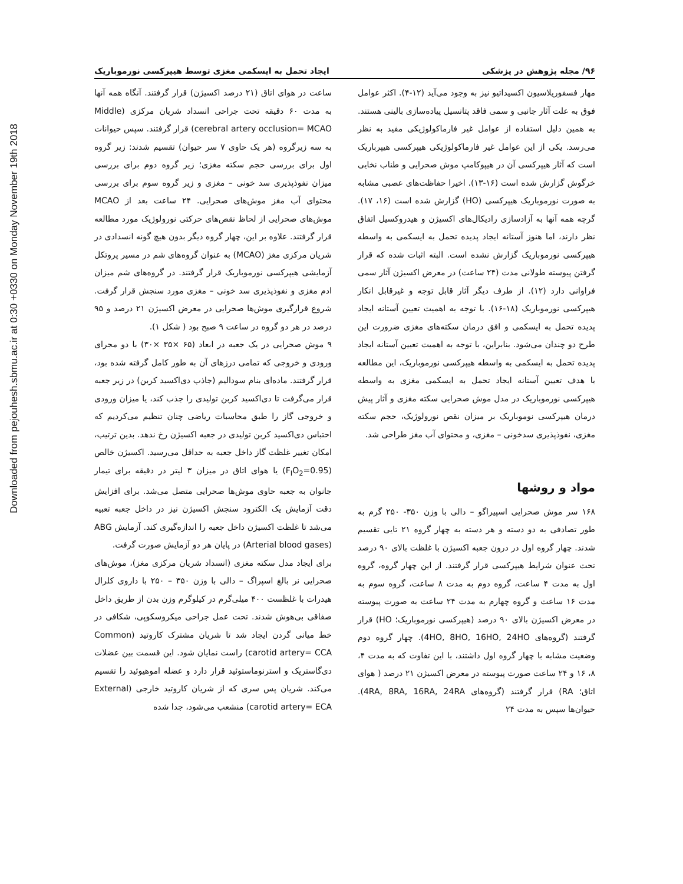Downloaded from pejouhesh.sbmu.ac.ir at 0:30 +0330 on Monday November 19th 2018
۹۶/ مجله پژوهش در پزشکی ایجاد تحمل به ایسکمی مغزی توسط هیپرکسی نورموباریک
مهار فسفوریلاسیون اکسیداتیو نیز به وجود می‌آید (۱۲-۴). اکثر عوامل فوق به علت آثار جانبی و سمی فاقد پتانسیل پیاده‌سازی بالینی هستند. به همین دلیل استفاده از عوامل غیر فارماکولوژیکی مفید به نظر می‌رسد. یکی از این عوامل غیر فارماکولوژیکی هیپرکسی هیپرباریک است که آثار هیپرکسی آن در هیپوکامپ موش صحرایی و طناب نخایی خرگوش گزارش شده است (۱۶-۱۳). اخیرا حفاظت‌های عصبی مشابه به صورت نورموباریک هیپرکسی (HO) گزارش شده است (۱۶، ۱۷). گرچه همه آنها به آزادسازی رادیکال‌های اکسیژن و هیدروکسیل اتفاق نظر دارند، اما هنوز آستانه ایجاد پدیده تحمل به ایسکمی به واسطه هیپرکسی نورموباریک گزارش نشده است. البته اثبات شده که قرار گرفتن پیوسته طولانی مدت (۲۴ ساعت) در معرض اکسیژن آثار سمی فراوانی دارد (۱۲). از طرف دیگر آثار قابل توجه و غیرقابل انکار هیپرکسی نورموباریک (۱۸-۱۶). با توجه به اهمیت تعیین آستانه ایجاد پدیده تحمل به ایسکمی و افق درمان سکته‌های مغزی ضرورت این طرح دو چندان می‌شود. بنابراین، با توجه به اهمیت تعیین آستانه ایجاد پدیده تحمل به ایسکمی به واسطه هیپرکسی نورموباریک، این مطالعه با هدف تعیین آستانه ایجاد تحمل به ایسکمی مغزی به واسطه هیپرکسی نورموباریک در مدل موش صحرایی سکته مغزی و آثار پیش درمان هیپرکسی نوموباریک بر میزان نقص نورولوژیک، حجم سکته مغزی، نفوذپذیری سدخونی – مغزی، و محتوای آب مغز طراحی شد.
مواد و روشها
۱۶۸ سر موش صحرایی اسپیراگو – دالی با وزن ۳۵۰- ۲۵۰ گرم به طور تصادفی به دو دسته و هر دسته به چهار گروه ۲۱ تایی تقسیم شدند. چهار گروه اول در درون جعبه اکسیژن با غلظت بالای ۹۰ درصد تحت عنوان شرایط هیپرکسی قرار گرفتند. از این چهار گروه، گروه اول به مدت ۴ ساعت، گروه دوم به مدت ۸ ساعت، گروه سوم به مدت ۱۶ ساعت و گروه چهارم به مدت ۲۴ ساعت به صورت پیوسته در معرض اکسیژن بالای ۹۰ درصد (هیپرکسی نورموباریک؛ HO) قرار گرفتند (گروه‌های 4HO, 8HO, 16HO, 24HO). چهار گروه دوم وضعیت مشابه با چهار گروه اول داشتند، با این تفاوت که به مدت ۴، ۸، ۱۶ و ۲۴ ساعت صورت پیوسته در معرض اکسیژن ۲۱ درصد ( هوای اتاق؛ RA) قرار گرفتند (گروه‌های 4RA, 8RA, 16RA, 24RA). حیوان‌ها سپس به مدت ۲۴
ساعت در هوای اتاق (۲۱ درصد اکسیژن) قرار گرفتند. آنگاه همه آنها به مدت ۶۰ دقیقه تحت جراحی انسداد شریان مرکزی (Middle cerebral artery occlusion= MCAO) قرار گرفتند. سپس حیوانات به سه زیرگروه (هر یک حاوی ۷ سر حیوان) تقسیم شدند: زیر گروه اول برای بررسی حجم سکته مغزی؛ زیر گروه دوم برای بررسی میزان نفوذپذیری سد خونی – مغزی و زیر گروه سوم برای بررسی محتوای آب مغز موش‌های صحرایی. ۲۴ ساعت بعد از MCAO موش‌های صحرایی از لحاظ نقص‌های حرکتی نورولوژیک مورد مطالعه قرار گرفتند. علاوه بر این، چهار گروه دیگر بدون هیچ گونه انسدادی در شریان مرکزی مغز (MCAO) به عنوان گروه‌های شم در مسیر پروتکل آزمایشی هیپرکسی نورموباریک قرار گرفتند. در گروه‌های شم میزان ادم مغزی و نفوذپذیری سد خونی – مغزی مورد سنجش قرار گرفت. شروع قرارگیری موش‌ها صحرایی در معرض اکسیژن ۲۱ درصد و ۹۵ درصد در هر دو گروه در ساعت ۹ صبح بود ( شکل ۱).
۹ موش صحرایی در یک جعبه در ابعاد (۶۵ ×۳۵ ×۳۰) با دو مجرای ورودی و خروجی که تمامی درزهای آن به طور کامل گرفته شده بود، قرار گرفتند. ماده‌ای بنام سودالیم (جاذب دی‌اکسید کربن) در زیر جعبه قرار می‌گرفت تا دی‌اکسید کربن تولیدی را جذب کند، یا میزان ورودی و خروجی گاز را طبق محاسبات ریاضی چنان تنظیم می‌کردیم که احتباس دی‌اکسید کربن تولیدی در جعبه اکسیژن رخ ندهد. بدین ترتیب، امکان تغییر غلظت گاز داخل جعبه به حداقل می‌رسید. اکسیژن خالص (F<sub>I</sub>O<sub>2</sub>=0.95) یا هوای اتاق در میزان ۳ لیتر در دقیقه برای تیمار جانوان به جعبه حاوی موش‌ها صحرایی متصل می‌شد. برای افزایش دقت آزمایش یک الکترود سنجش اکسیژن نیز در داخل جعبه تعبیه می‌شد تا غلظت اکسیژن داخل جعبه را اندازه‌گیری کند. آزمایش ABG (Arterial blood gases) در پایان هر دو آزمایش صورت گرفت.
برای ایجاد مدل سکته مغزی (انسداد شریان مرکزی مغز)، موش‌های صحرایی نر بالغ اسپراگ – دالی با وزن ۳۵۰ – ۲۵۰ با داروی کلرال هیدرات با غلظست ۴۰۰ میلی‌گرم در کیلوگرم وزن بدن از طریق داخل صفاقی بی‌هوش شدند. تحت عمل جراحی میکروسکوپی، شکافی در خط میانی گردن ایجاد شد تا شریان مشترک کاروتید (Common carotid artery= CCA) راست نمایان شود. این قسمت بین عضلات دی‌گاستریک و استرنوماستوئید قرار دارد و عضله اموهیوئید را تقسیم می‌کند. شریان پس سری که از شریان کاروتید خارجی (External carotid artery= ECA) منشعب می‌شود، جدا شده